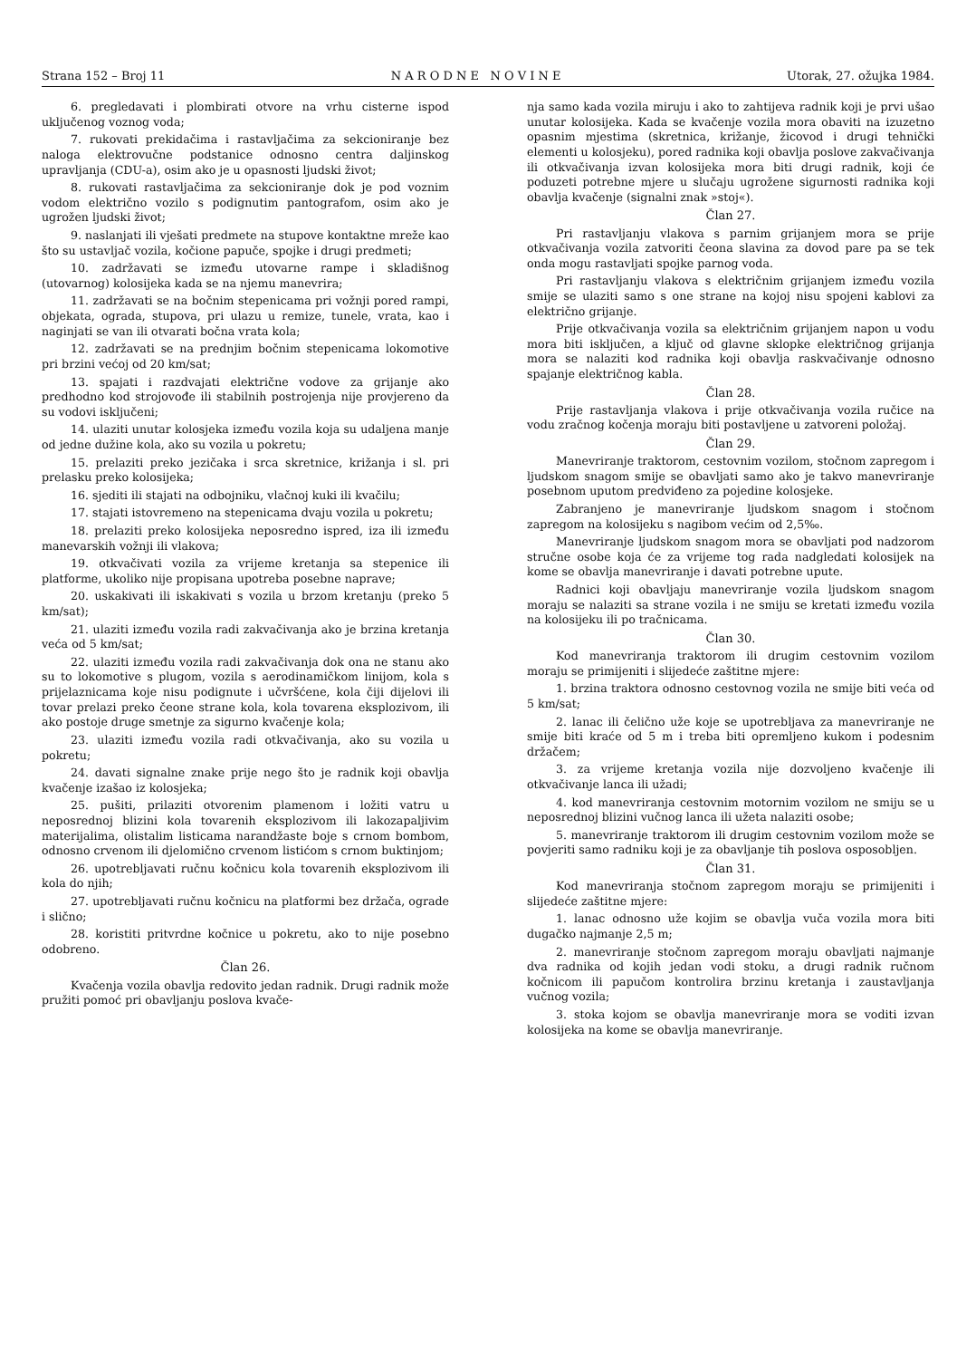Strana 152 – Broj 11 N A R O D N E N O V I N E Utorak, 27. ožujka 1984.
6. pregledavati i plombirati otvore na vrhu cisterne ispod uključenog voznog voda;
7. rukovati prekidačima i rastavljačima za sekcioniranje bez naloga elektrovučne podstanice odnosno centra daljinskog upravljanja (CDU-a), osim ako je u opasnosti ljudski život;
8. rukovati rastavljačima za sekcioniranje dok je pod voznim vodom električno vozilo s podignutim pantografom, osim ako je ugrožen ljudski život;
9. naslanjati ili vješati predmete na stupove kontaktne mreže kao što su ustavljač vozila, kočione papuče, spojke i drugi predmeti;
10. zadržavati se između utovarne rampe i skladišnog (utovarnog) kolosijeka kada se na njemu manevrira;
11. zadržavati se na bočnim stepenicama pri vožnji pored rampi, objekata, ograda, stupova, pri ulazu u remize, tunele, vrata, kao i naginjati se van ili otvarati bočna vrata kola;
12. zadržavati se na prednjim bočnim stepenicama lokomotive pri brzini većoj od 20 km/sat;
13. spajati i razdvajati električne vodove za grijanje ako predhodno kod strojovođe ili stabilnih postrojenja nije provjereno da su vodovi isključeni;
14. ulaziti unutar kolosjeka između vozila koja su udaljena manje od jedne dužine kola, ako su vozila u pokretu;
15. prelaziti preko jezičaka i srca skretnice, križanja i sl. pri prelasku preko kolosijeka;
16. sjediti ili stajati na odbojniku, vlačnoj kuki ili kvačilu;
17. stajati istovremeno na stepenicama dvaju vozila u pokretu;
18. prelaziti preko kolosijeka neposredno ispred, iza ili između manevarskih vožnji ili vlakova;
19. otkvačivati vozila za vrijeme kretanja sa stepenice ili platforme, ukoliko nije propisana upotreba posebne naprave;
20. uskakivati ili iskakivati s vozila u brzom kretanju (preko 5 km/sat);
21. ulaziti između vozila radi zakvačivanja ako je brzina kretanja veća od 5 km/sat;
22. ulaziti između vozila radi zakvačivanja dok ona ne stanu ako su to lokomotive s plugom, vozila s aerodinamičkom linijom, kola s prijelaznicama koje nisu podignute i učvršćene, kola čiji dijelovi ili tovar prelazi preko čeone strane kola, kola tovarena eksplozivom, ili ako postoje druge smetnje za sigurno kvačenje kola;
23. ulaziti između vozila radi otkvačivanja, ako su vozila u pokretu;
24. davati signalne znake prije nego što je radnik koji obavlja kvačenje izašao iz kolosjeka;
25. pušiti, prilaziti otvorenim plamenom i ložiti vatru u neposrednoj blizini kola tovarenih eksplozivom ili lakozapaljivim materijalima, olistalim listicama narandžaste boje s crnom bombom, odnosno crvenom ili djelomično crvenom listićom s crnom buktinjom;
26. upotrebljavati ručnu kočnicu kola tovarenih eksplozivom ili kola do njih;
27. upotrebljavati ručnu kočnicu na platformi bez držača, ograde i slično;
28. koristiti pritvrdne kočnice u pokretu, ako to nije posebno odobreno.
Član 26.
Kvačenja vozila obavlja redovito jedan radnik. Drugi radnik može pružiti pomoć pri obavljanju poslova kvače-
nja samo kada vozila miruju i ako to zahtijeva radnik koji je prvi ušao unutar kolosijeka. Kada se kvačenje vozila mora obaviti na izuzetno opasnim mjestima (skretnica, križanje, žicovod i drugi tehnički elementi u kolosjeku), pored radnika koji obavlja poslove zakvačivanja ili otkvačivanja izvan kolosijeka mora biti drugi radnik, koji će poduzeti potrebne mjere u slučaju ugrožene sigurnosti radnika koji obavlja kvačenje (signalni znak »stoj«).
Član 27.
Pri rastavljanju vlakova s parnim grijanjem mora se prije otkvačivanja vozila zatvoriti čeona slavina za dovod pare pa se tek onda mogu rastavljati spojke parnog voda.
Pri rastavljanju vlakova s električnim grijanjem između vozila smije se ulaziti samo s one strane na kojoj nisu spojeni kablovi za električno grijanje.
Prije otkvačivanja vozila sa električnim grijanjem napon u vodu mora biti isključen, a ključ od glavne sklopke električnog grijanja mora se nalaziti kod radnika koji obavlja raskvačivanje odnosno spajanje električnog kabla.
Član 28.
Prije rastavljanja vlakova i prije otkvačivanja vozila ručice na vodu zračnog kočenja moraju biti postavljene u zatvoreni položaj.
Član 29.
Manevriranje traktorom, cestovnim vozilom, stočnom zapregom i ljudskom snagom smije se obavljati samo ako je takvo manevriranje posebnom uputom predviđeno za pojedine kolosjeke.
Zabranjeno je manevriranje ljudskom snagom i stočnom zapregom na kolosijeku s nagibom većim od 2,5‰.
Manevriranje ljudskom snagom mora se obavljati pod nadzorom stručne osobe koja će za vrijeme tog rada nadgledati kolosijek na kome se obavlja manevriranje i davati potrebne upute.
Radnici koji obavljaju manevriranje vozila ljudskom snagom moraju se nalaziti sa strane vozila i ne smiju se kretati između vozila na kolosijeku ili po tračnicama.
Član 30.
Kod manevriranja traktorom ili drugim cestovnim vozilom moraju se primijeniti i slijedeće zaštitne mjere:
1. brzina traktora odnosno cestovnog vozila ne smije biti veća od 5 km/sat;
2. lanac ili čelično uže koje se upotrebljava za manevriranje ne smije biti kraće od 5 m i treba biti opremljeno kukom i podesnim držačem;
3. za vrijeme kretanja vozila nije dozvoljeno kvačenje ili otkvačivanje lanca ili užadi;
4. kod manevriranja cestovnim motornim vozilom ne smiju se u neposrednoj blizini vučnog lanca ili užeta nalaziti osobe;
5. manevriranje traktorom ili drugim cestovnim vozilom može se povjeriti samo radniku koji je za obavljanje tih poslova osposobljen.
Član 31.
Kod manevriranja stočnom zapregom moraju se primijeniti i slijedeće zaštitne mjere:
1. lanac odnosno uže kojim se obavlja vuča vozila mora biti dugačko najmanje 2,5 m;
2. manevriranje stočnom zapregom moraju obavljati najmanje dva radnika od kojih jedan vodi stoku, a drugi radnik ručnom kočnicom ili papučom kontrolira brzinu kretanja i zaustavljanja vučnog vozila;
3. stoka kojom se obavlja manevriranje mora se voditi izvan kolosijeka na kome se obavlja manevriranje.